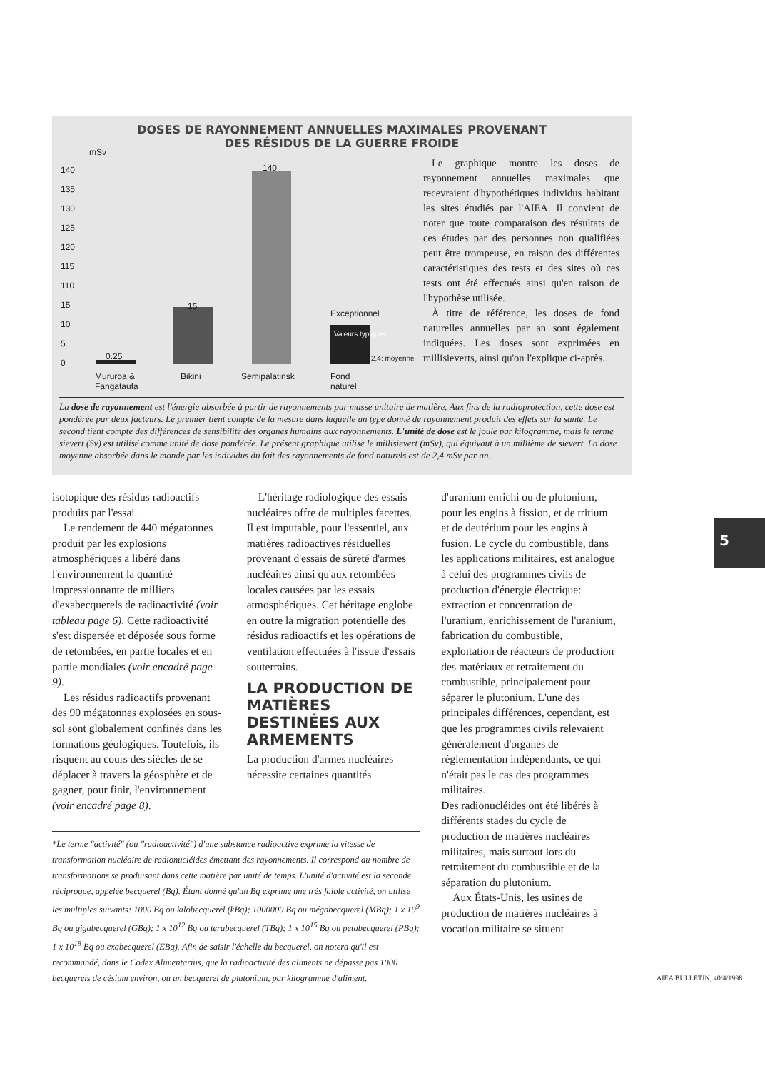DOSES DE RAYONNEMENT ANNUELLES MAXIMALES PROVENANT
DES RÉSIDUS DE LA GUERRE FROIDE
mSv
140
135
130
125
120
115
110
15
10
5
0
0.25
15
140
Exceptionnel
Valeurs typiques
2,4: moyenne
Mururoa &
Fangataufa
Bikini Semipalatinsk
Fond
naturel
Le graphique montre les doses de rayonnement annuelles maximales que recevraient d'hypothétiques individus habitant les sites étudiés par l'AIEA. Il convient de noter que toute comparaison des résultats de ces études par des personnes non qualifiées peut être trompeuse, en raison des différentes caractéristiques des tests et des sites où ces tests ont été effectués ainsi qu'en raison de l'hypothèse utilisée.
À titre de référence, les doses de fond naturelles annuelles par an sont également indiquées. Les doses sont exprimées en millisieverts, ainsi qu'on l'explique ci-après.
La dose de rayonnement est l'énergie absorbée à partir de rayonnements par masse unitaire de matière. Aux fins de la radioprotection, cette dose est pondérée par deux facteurs. Le premier tient compte de la mesure dans laquelle un type donné de rayonnement produit des effets sur la santé. Le second tient compte des différences de sensibilité des organes humains aux rayonnements. L'unité de dose est le joule par kilogramme, mais le terme sievert (Sv) est utilisé comme unité de dose pondérée. Le présent graphique utilise le millisievert (mSv), qui équivaut à un millième de sievert. La dose moyenne absorbée dans le monde par les individus du fait des rayonnements de fond naturels est de 2,4 mSv par an.
isotopique des résidus radioactifs produits par l'essai.
Le rendement de 440 mégatonnes produit par les explosions atmosphériques a libéré dans l'environnement la quantité impressionnante de milliers d'exabecquerels de radioactivité (voir tableau page 6). Cette radioactivité s'est dispersée et déposée sous forme de retombées, en partie locales et en partie mondiales (voir encadré page 9).
Les résidus radioactifs provenant des 90 mégatonnes explosées en sous-sol sont globalement confinés dans les formations géologiques. Toutefois, ils risquent au cours des siècles de se déplacer à travers la géosphère et de gagner, pour finir, l'environnement (voir encadré page 8).
L'héritage radiologique des essais nucléaires offre de multiples facettes. Il est imputable, pour l'essentiel, aux matières radioactives résiduelles provenant d'essais de sûreté d'armes nucléaires ainsi qu'aux retombées locales causées par les essais atmosphériques. Cet héritage englobe en outre la migration potentielle des résidus radioactifs et les opérations de ventilation effectuées à l'issue d'essais souterrains.
LA PRODUCTION DE MATIÈRES DESTINÉES AUX ARMEMENTS
La production d'armes nucléaires nécessite certaines quantités
d'uranium enrichi ou de plutonium, pour les engins à fission, et de tritium et de deutérium pour les engins à fusion. Le cycle du combustible, dans les applications militaires, est analogue à celui des programmes civils de production d'énergie électrique: extraction et concentration de l'uranium, enrichissement de l'uranium, fabrication du combustible, exploitation de réacteurs de production des matériaux et retraitement du combustible, principalement pour séparer le plutonium. L'une des principales différences, cependant, est que les programmes civils relevaient généralement d'organes de réglementation indépendants, ce qui n'était pas le cas des programmes militaires.
Des radionucléides ont été libérés à différents stades du cycle de production de matières nucléaires militaires, mais surtout lors du retraitement du combustible et de la séparation du plutonium.
Aux États-Unis, les usines de production de matières nucléaires à vocation militaire se situent
*Le terme "activité" (ou "radioactivité") d'une substance radioactive exprime la vitesse de transformation nucléaire de radionucléides émettant des rayonnements. Il correspond au nombre de transformations se produisant dans cette matière par unité de temps. L'unité d'activité est la seconde réciproque, appelée becquerel (Bq). Étant donné qu'un Bq exprime une très faible activité, on utilise les multiples suivants: 1000 Bq ou kilobecquerel (kBq); 1000000 Bq ou mégabecquerel (MBq); 1 x 10<sup>9</sup> Bq ou gigabecquerel (GBq); 1 x 10<sup>12</sup> Bq ou terabecquerel (TBq); 1 x 10<sup>15</sup> Bq ou petabecquerel (PBq); 1 x 10<sup>18</sup> Bq ou exabecquerel (EBq). Afin de saisir l'échelle du becquerel, on notera qu'il est recommandé, dans le Codex Alimentarius, que la radioactivité des aliments ne dépasse pas 1000 becquerels de césium environ, ou un becquerel de plutonium, par kilogramme d'aliment.
5
AIEA BULLETIN, 40/4/1998